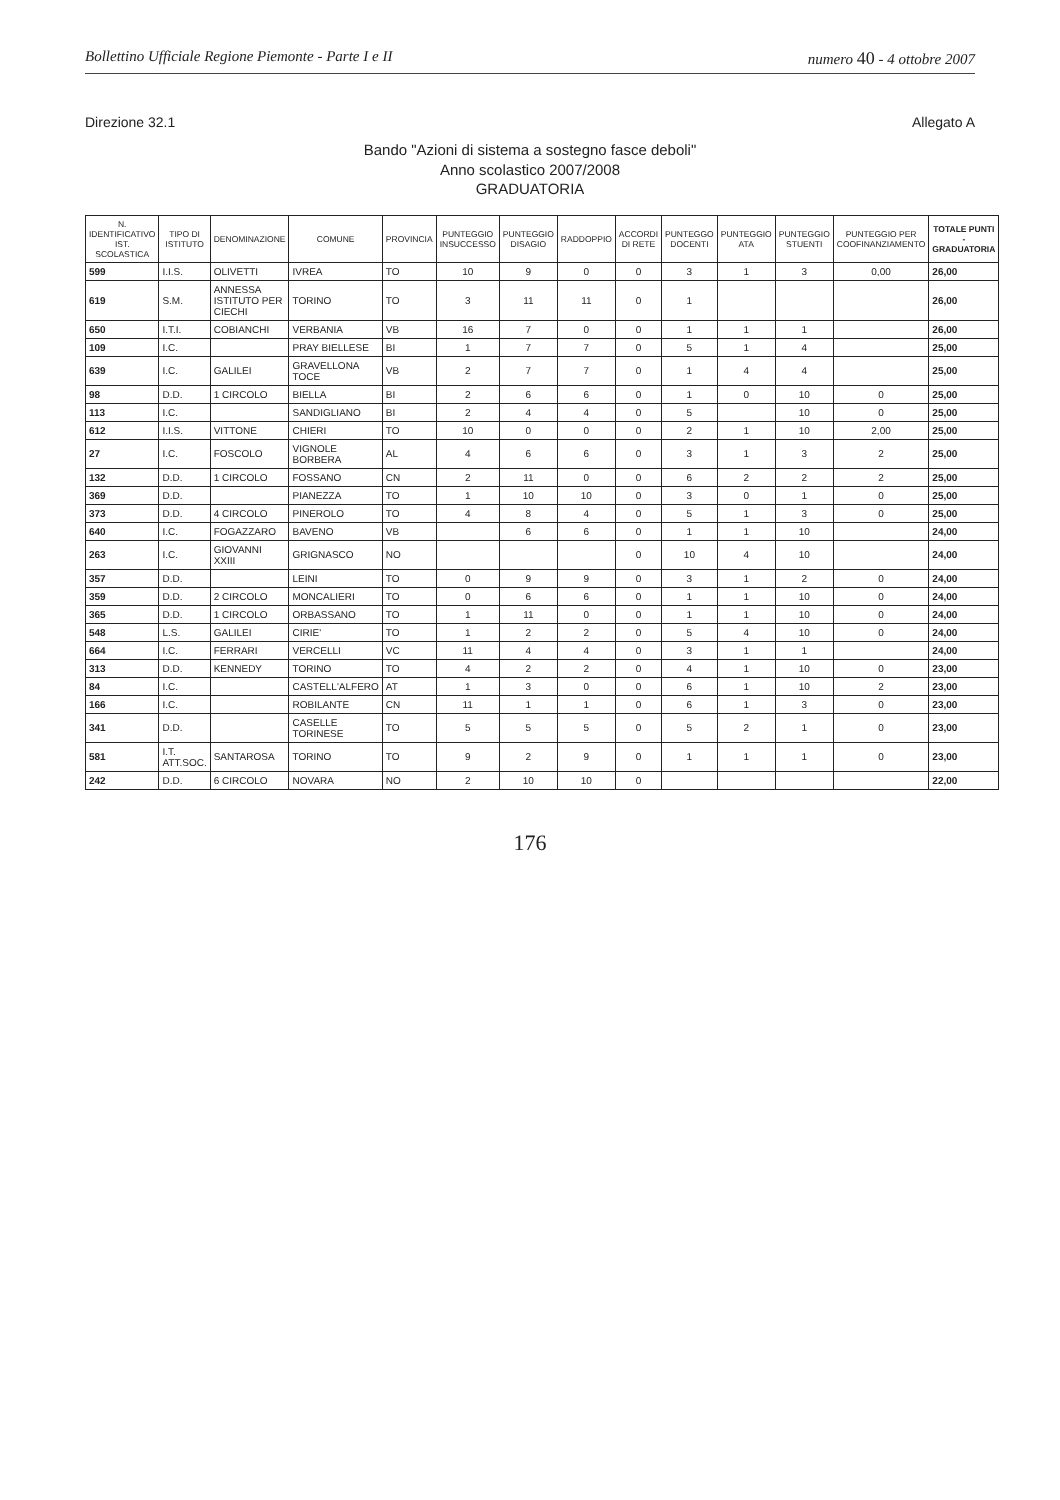Bollettino Ufficiale Regione Piemonte - Parte I e II numero 40 - 4 ottobre 2007
Direzione 32.1 Allegato A
Bando "Azioni di sistema a sostegno fasce deboli"
Anno scolastico 2007/2008
GRADUATORIA
| N. IDENTIFICATIVO IST. SCOLASTICA | TIPO DI ISTITUTO | DENOMINAZIONE | COMUNE | PROVINCIA | PUNTEGGIO INSUCCESSO | PUNTEGGIO DISAGIO | RADDOPPIO | ACCORDI DI RETE | PUNTEGGO DOCENTI | PUNTEGGIO ATA | PUNTEGGIO STUENTI | PUNTEGGIO PER COOFINANZIAMENTO | TOTALE PUNTI - GRADUATORIA |
| --- | --- | --- | --- | --- | --- | --- | --- | --- | --- | --- | --- | --- | --- |
| 599 | I.I.S. | OLIVETTI | IVREA | TO | 10 | 9 | 0 | 0 | 3 | 1 | 3 | 0,00 | 26,00 |
| 619 | S.M. | ANNESSA ISTITUTO PER CIECHI | TORINO | TO | 3 | 11 | 11 | 0 | 1 | | | | 26,00 |
| 650 | I.T.I. | COBIANCHI | VERBANIA | VB | 16 | 7 | 0 | 0 | 1 | 1 | 1 | | 26,00 |
| 109 | I.C. | | PRAY BIELLESE | BI | 1 | 7 | 7 | 0 | 5 | 1 | 4 | | 25,00 |
| 639 | I.C. | GALILEI | GRAVELLONA TOCE | VB | 2 | 7 | 7 | 0 | 1 | 4 | 4 | | 25,00 |
| 98 | D.D. | 1 CIRCOLO | BIELLA | BI | 2 | 6 | 6 | 0 | 1 | 0 | 10 | 0 | 25,00 |
| 113 | I.C. | | SANDIGLIANO | BI | 2 | 4 | 4 | 0 | 5 | | 10 | 0 | 25,00 |
| 612 | I.I.S. | VITTONE | CHIERI | TO | 10 | 0 | 0 | 0 | 2 | 1 | 10 | 2,00 | 25,00 |
| 27 | I.C. | FOSCOLO | VIGNOLE BORBERA | AL | 4 | 6 | 6 | 0 | 3 | 1 | 3 | 2 | 25,00 |
| 132 | D.D. | 1 CIRCOLO | FOSSANO | CN | 2 | 11 | 0 | 0 | 6 | 2 | 2 | 2 | 25,00 |
| 369 | D.D. | | PIANEZZA | TO | 1 | 10 | 10 | 0 | 3 | 0 | 1 | 0 | 25,00 |
| 373 | D.D. | 4 CIRCOLO | PINEROLO | TO | 4 | 8 | 4 | 0 | 5 | 1 | 3 | 0 | 25,00 |
| 640 | I.C. | FOGAZZARO | BAVENO | VB | | 6 | 6 | 0 | 1 | 1 | 10 | | 24,00 |
| 263 | I.C. | GIOVANNI XXIII | GRIGNASCO | NO | | | | 0 | 10 | 4 | 10 | | 24,00 |
| 357 | D.D. | | LEINI | TO | 0 | 9 | 9 | 0 | 3 | 1 | 2 | 0 | 24,00 |
| 359 | D.D. | 2 CIRCOLO | MONCALIERI | TO | 0 | 6 | 6 | 0 | 1 | 1 | 10 | 0 | 24,00 |
| 365 | D.D. | 1 CIRCOLO | ORBASSANO | TO | 1 | 11 | 0 | 0 | 1 | 1 | 10 | 0 | 24,00 |
| 548 | L.S. | GALILEI | CIRIE' | TO | 1 | 2 | 2 | 0 | 5 | 4 | 10 | 0 | 24,00 |
| 664 | I.C. | FERRARI | VERCELLI | VC | 11 | 4 | 4 | 0 | 3 | 1 | 1 | | 24,00 |
| 313 | D.D. | KENNEDY | TORINO | TO | 4 | 2 | 2 | 0 | 4 | 1 | 10 | 0 | 23,00 |
| 84 | I.C. | | CASTELL'ALFERO | AT | 1 | 3 | 0 | 0 | 6 | 1 | 10 | 2 | 23,00 |
| 166 | I.C. | | ROBILANTE | CN | 11 | 1 | 1 | 0 | 6 | 1 | 3 | 0 | 23,00 |
| 341 | D.D. | | CASELLE TORINESE | TO | 5 | 5 | 5 | 0 | 5 | 2 | 1 | 0 | 23,00 |
| 581 | I.T. ATT.SOC. | SANTAROSA | TORINO | TO | 9 | 2 | 9 | 0 | 1 | 1 | 1 | 0 | 23,00 |
| 242 | D.D. | 6 CIRCOLO | NOVARA | NO | 2 | 10 | 10 | 0 | | | | | 22,00 |
176